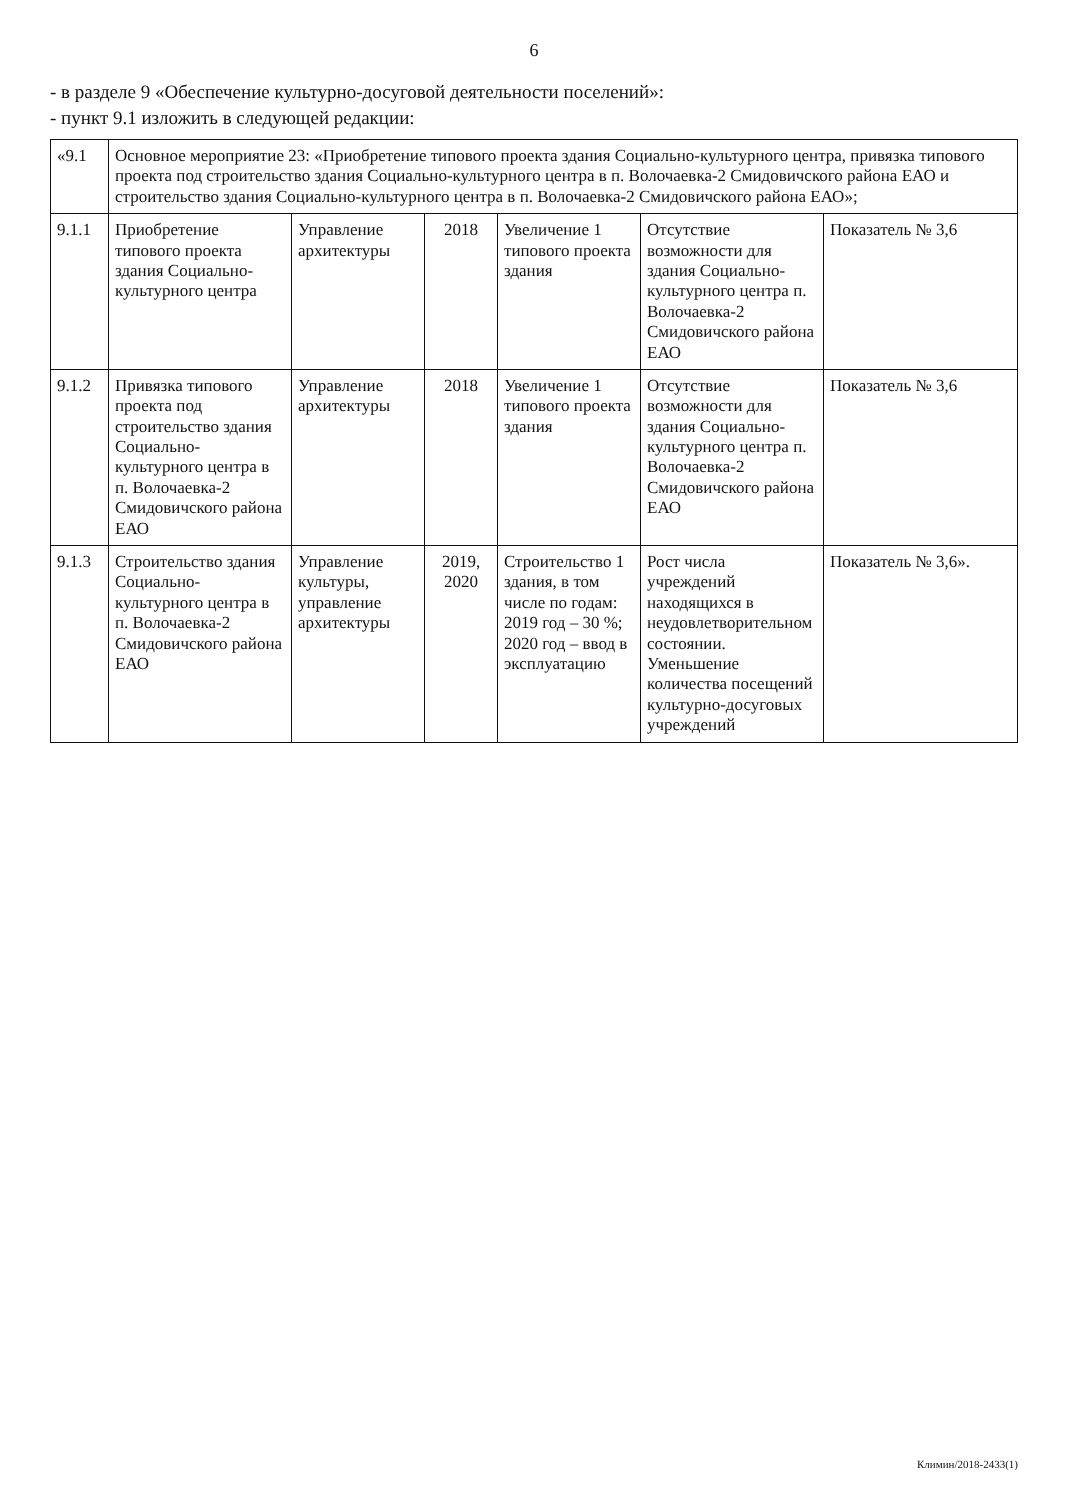6
- в разделе 9 «Обеспечение культурно-досуговой деятельности поселений»:
- пункт 9.1 изложить в следующей редакции:
| «9.1 | Основное мероприятие 23: «Приобретение типового проекта здания Социально-культурного центра, привязка типового проекта под строительство здания Социально-культурного центра в п. Волочаевка-2 Смидовичского района ЕАО и строительство здания Социально-культурного центра в п. Волочаевка-2 Смидовичского района ЕАО»; | | | | | |
| 9.1.1 | Приобретение типового проекта здания Социально-культурного центра | Управление архитектуры | 2018 | Увеличение 1 типового проекта здания | Отсутствие возможности для здания Социально-культурного центра п. Волочаевка-2 Смидовичского района ЕАО | Показатель № 3,6 |
| 9.1.2 | Привязка типового проекта под строительство здания Социально-культурного центра в п. Волочаевка-2 Смидовичского района ЕАО | Управление архитектуры | 2018 | Увеличение 1 типового проекта здания | Отсутствие возможности для здания Социально-культурного центра п. Волочаевка-2 Смидовичского района ЕАО | Показатель № 3,6 |
| 9.1.3 | Строительство здания Социально-культурного центра в п. Волочаевка-2 Смидовичского района ЕАО | Управление культуры, управление архитектуры | 2019, 2020 | Строительство 1 здания, в том числе по годам: 2019 год – 30 %; 2020 год – ввод в эксплуатацию | Рост числа учреждений находящихся в неудовлетворительном состоянии. Уменьшение количества посещений культурно-досуговых учреждений | Показатель № 3,6». |
Климин/2018-2433(1)